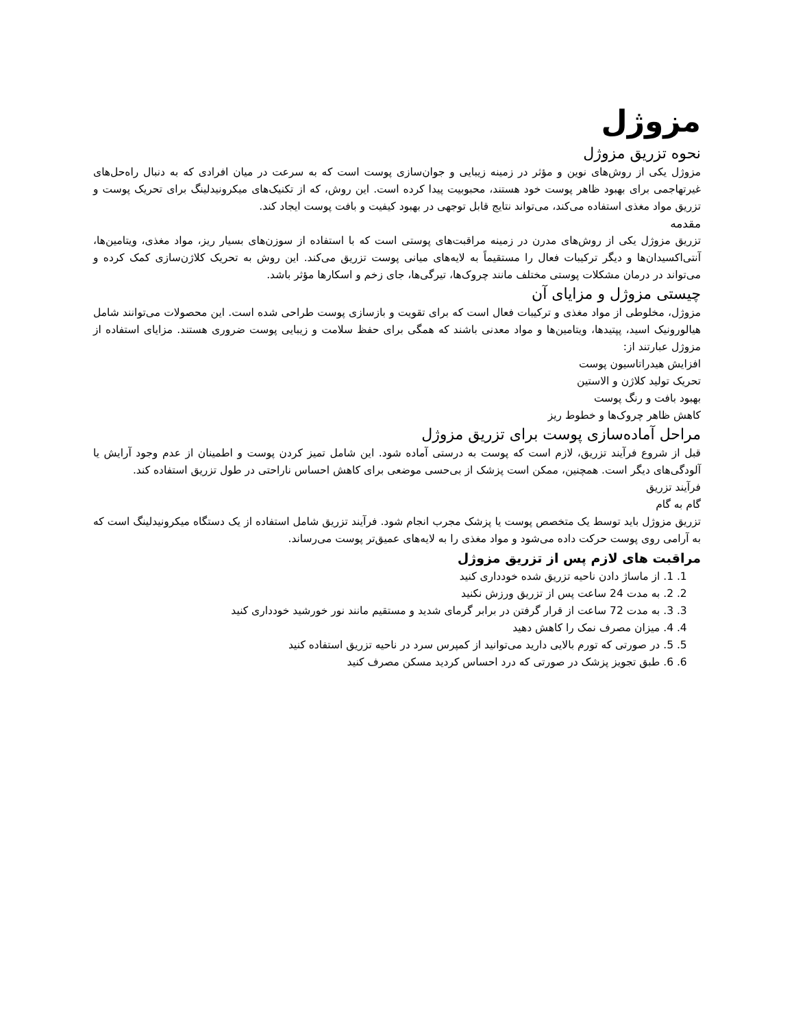مزوژل
نحوه تزریق مزوژل
مزوژل یکی از روش‌های نوین و مؤثر در زمینه زیبایی و جوان‌سازی پوست است که به سرعت در میان افرادی که به دنبال راه‌حل‌های غیرتهاجمی برای بهبود ظاهر پوست خود هستند، محبوبیت پیدا کرده است. این روش، که از تکنیک‌های میکرونیدلینگ برای تحریک پوست و تزریق مواد مغذی استفاده می‌کند، می‌تواند نتایج قابل توجهی در بهبود کیفیت و بافت پوست ایجاد کند.
مقدمه
تزریق مزوژل یکی از روش‌های مدرن در زمینه مراقبت‌های پوستی است که با استفاده از سوزن‌های بسیار ریز، مواد مغذی، ویتامین‌ها، آنتی‌اکسیدان‌ها و دیگر ترکیبات فعال را مستقیماً به لایه‌های میانی پوست تزریق می‌کند. این روش به تحریک کلاژن‌سازی کمک کرده و می‌تواند در درمان مشکلات پوستی مختلف مانند چروک‌ها، تیرگی‌ها، جای زخم و اسکارها مؤثر باشد.
چیستی مزوژل و مزایای آن
مزوژل، مخلوطی از مواد مغذی و ترکیبات فعال است که برای تقویت و بازسازی پوست طراحی شده است. این محصولات می‌توانند شامل هیالورونیک اسید، پپتیدها، ویتامین‌ها و مواد معدنی باشند که همگی برای حفظ سلامت و زیبایی پوست ضروری هستند. مزایای استفاده از مزوژل عبارتند از:
افزایش هیدراتاسیون پوست
تحریک تولید کلاژن و الاستین
بهبود بافت و رنگ پوست
کاهش ظاهر چروک‌ها و خطوط ریز
مراحل آماده‌سازی پوست برای تزریق مزوژل
قبل از شروع فرآیند تزریق، لازم است که پوست به درستی آماده شود. این شامل تمیز کردن پوست و اطمینان از عدم وجود آرایش یا آلودگی‌های دیگر است. همچنین، ممکن است پزشک از بی‌حسی موضعی برای کاهش احساس ناراحتی در طول تزریق استفاده کند.
فرآیند تزریق
گام به گام
تزریق مزوژل باید توسط یک متخصص پوست یا پزشک مجرب انجام شود. فرآیند تزریق شامل استفاده از یک دستگاه میکرونیدلینگ است که به آرامی روی پوست حرکت داده می‌شود و مواد مغذی را به لایه‌های عمیق‌تر پوست می‌رساند.
مراقبت های لازم پس از تزریق مزوژل
1. 1. از ماساژ دادن ناحیه تزریق شده خودداری کنید
2. 2. به مدت 24 ساعت پس از تزریق ورزش نکنید
3. 3. به مدت 72 ساعت از قرار گرفتن در برابر گرمای شدید و مستقیم مانند نور خورشید خودداری کنید
4. 4. میزان مصرف نمک را کاهش دهید
5. 5. در صورتی که تورم بالایی دارید می‌توانید از کمپرس سرد در ناحیه تزریق استفاده کنید
6. 6. طبق تجویز پزشک در صورتی که درد احساس کردید مسکن مصرف کنید